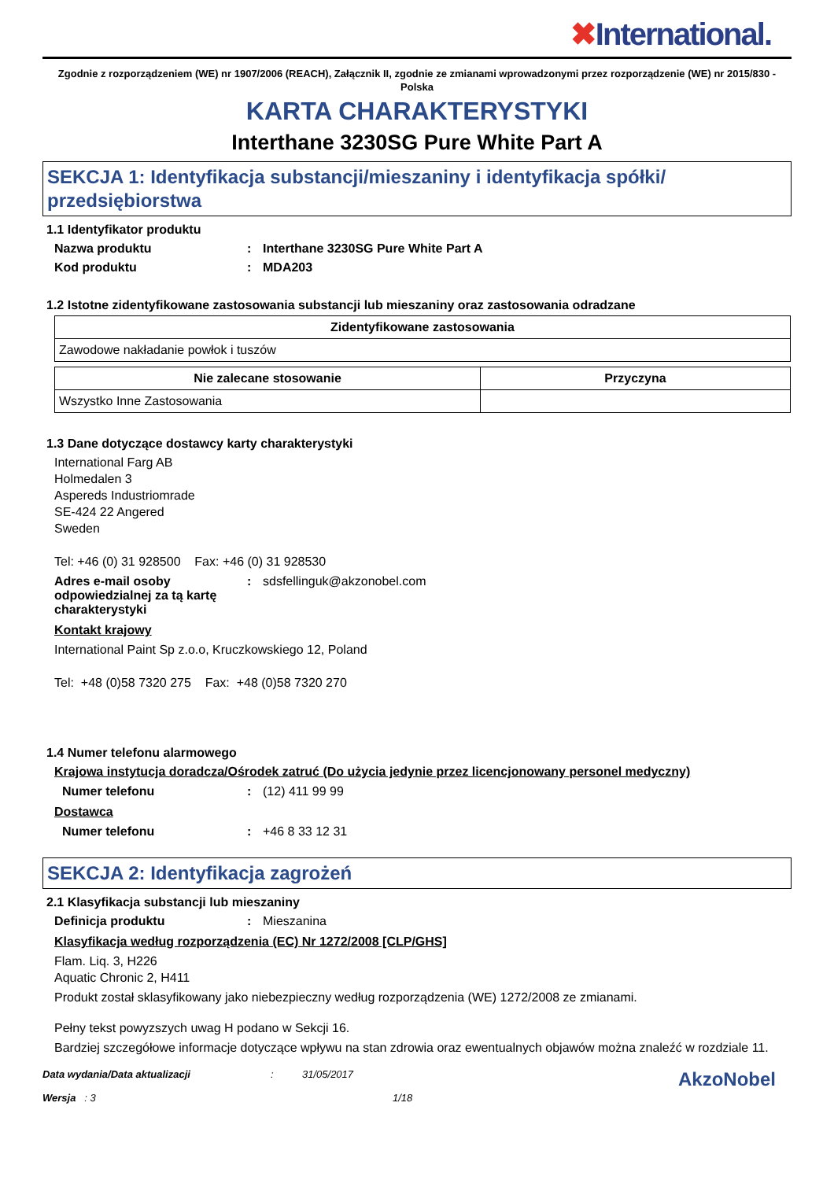✖International.
Zgodnie z rozporządzeniem (WE) nr 1907/2006 (REACH), Załącznik II, zgodnie ze zmianami wprowadzonymi przez rozporządzenie (WE) nr 2015/830 - Polska
KARTA CHARAKTERYSTYKI
Interthane 3230SG Pure White Part A
SEKCJA 1: Identyfikacja substancji/mieszaniny i identyfikacja spółki/ przedsiębiorstwa
1.1 Identyfikator produktu
Nazwa produktu : Interthane 3230SG Pure White Part A
Kod produktu : MDA203
1.2 Istotne zidentyfikowane zastosowania substancji lub mieszaniny oraz zastosowania odradzane
| Zidentyfikowane zastosowania |
| --- |
| Zawodowe nakładanie powłok i tuszów |
| Nie zalecane stosowanie | Przyczyna |
| --- | --- |
| Wszystko Inne Zastosowania | |
1.3 Dane dotyczące dostawcy karty charakterystyki
International Farg AB
Holmedalen 3
Aspereds Industriomrade
SE-424 22 Angered
Sweden
Tel: +46 (0) 31 928500 Fax: +46 (0) 31 928530
Adres e-mail osoby odpowiedzialnej za tą kartę charakterystyki
: sdsfellinguk@akzonobel.com
Kontakt krajowy
International Paint Sp z.o.o, Kruczkowskiego 12, Poland
Tel: +48 (0)58 7320 275 Fax: +48 (0)58 7320 270
1.4 Numer telefonu alarmowego
Krajowa instytucja doradcza/Ośrodek zatruć (Do użycia jedynie przez licencjonowany personel medyczny)
Numer telefonu : (12) 411 99 99
Dostawca
Numer telefonu : +46 8 33 12 31
SEKCJA 2: Identyfikacja zagrożeń
2.1 Klasyfikacja substancji lub mieszaniny
Definicja produktu : Mieszanina
Klasyfikacja według rozporządzenia (EC) Nr 1272/2008 [CLP/GHS]
Flam. Liq. 3, H226
Aquatic Chronic 2, H411
Produkt został sklasyfikowany jako niebezpieczny według rozporządzenia (WE) 1272/2008 ze zmianami.
Pełny tekst powyzszych uwag H podano w Sekcji 16.
Bardziej szczegółowe informacje dotyczące wpływu na stan zdrowia oraz ewentualnych objawów można znaleźć w rozdziale 11.
Data wydania/Data aktualizacji
Wersja : 3
: 31/05/2017
1/18
AkzoNobel